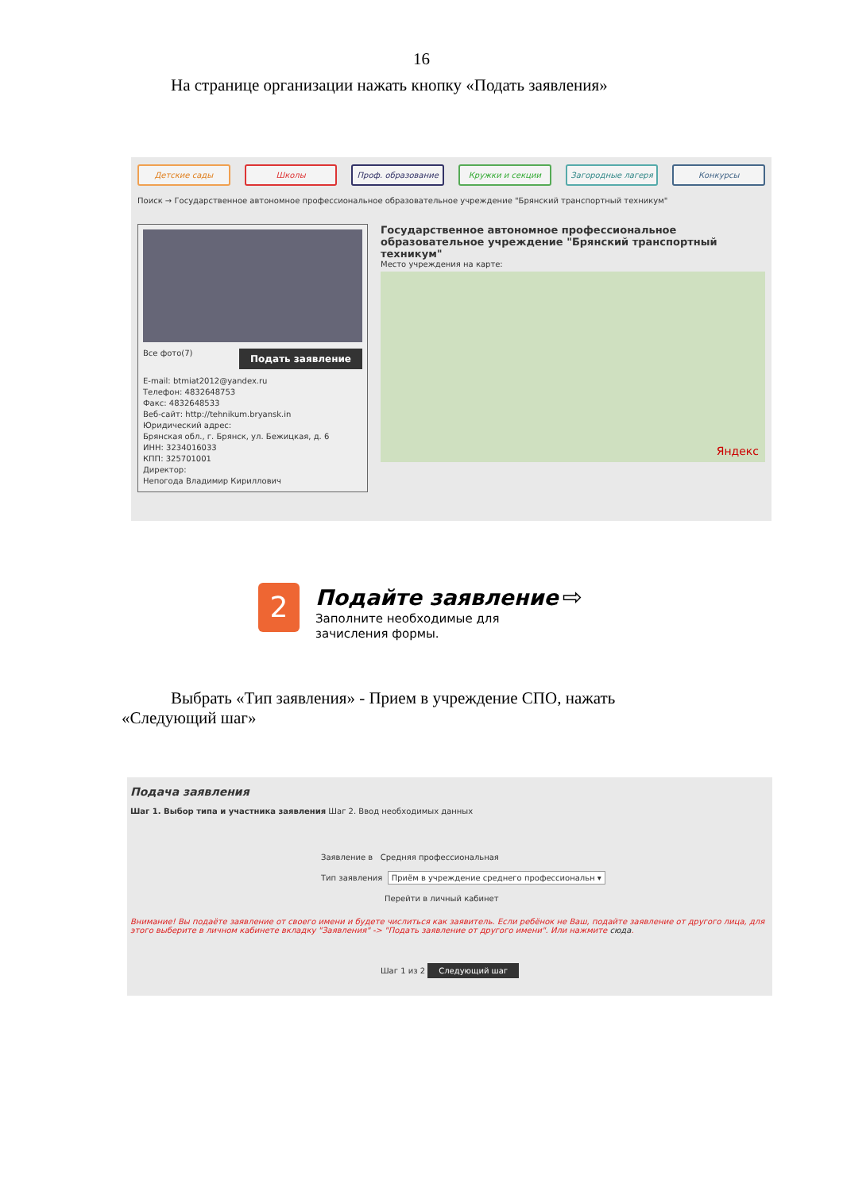16
На странице организации нажать кнопку «Подать заявления»
Детские сады Школы Проф. образование Кружки и секции Загородные лагеря Конкурсы
Поиск → Государственное автономное профессиональное образовательное учреждение "Брянский транспортный техникум"
Все фото(7) Подать заявление
E-mail: btmiat2012@yandex.ru
Телефон: 4832648753
Факс: 4832648533
Веб-сайт: http://tehnikum.bryansk.in
Юридический адрес:
Брянская обл., г. Брянск, ул. Бежицкая, д. 6
ИНН: 3234016033
КПП: 325701001
Директор:
Непогода Владимир Кириллович
Государственное автономное профессиональное образовательное учреждение "Брянский транспортный техникум"
Место учреждения на карте:
Яндекс
2
Подайте заявление ⇨
Заполните необходимые для
зачисления формы.
Выбрать «Тип заявления» - Прием в учреждение СПО, нажать «Следующий шаг»
Подача заявления
Шаг 1. Выбор типа и участника заявления Шаг 2. Ввод необходимых данных
Заявление в Средняя профессиональная
Тип заявления Приём в учреждение среднего профессиональн ▾
Перейти в личный кабинет
Внимание! Вы подаёте заявление от своего имени и будете числиться как заявитель. Если ребёнок не Ваш, подайте заявление от другого лица, для этого выберите в личном кабинете вкладку "Заявления" -> "Подать заявление от другого имени". Или нажмите сюда.
Шаг 1 из 2 Следующий шаг